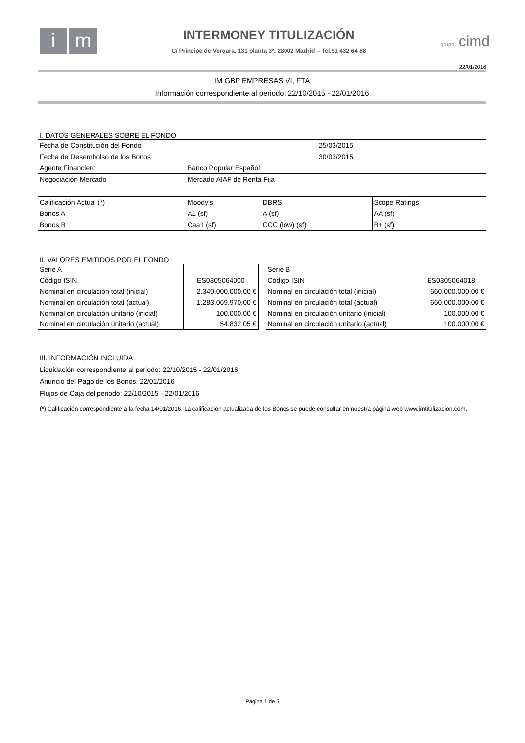i m
INTERMONEY TITULIZACIÓN
C/ Príncipe de Vergara, 131 planta 3ª, 28002 Madrid – Tel.91 432 64 88
grupo cimd
22/01/2016
IM GBP EMPRESAS VI, FTA
Información correspondiente al periodo: 22/10/2015 - 22/01/2016
I. DATOS GENERALES SOBRE EL FONDO
| Fecha de Constitución del Fondo | 25/03/2015 |
| Fecha de Desembolso de los Bonos | 30/03/2015 |
| Agente Financiero | Banco Popular Español |
| Negociación Mercado | Mercado AIAF de Renta Fija |
| Calificación Actual (*) | Moody's | DBRS | Scope Ratings |
| Bonos A | A1 (sf) | A (sf) | AA (sf) |
| Bonos B | Caa1 (sf) | CCC (low) (sf) | B+ (sf) |
II. VALORES EMITIDOS POR EL FONDO
| Serie A | |
| Código ISIN | ES0305064000 |
| Nominal en circulación total (inicial) | 2.340.000.000,00 € |
| Nominal en circulación total (actual) | 1.283.069.970,00 € |
| Nominal en circulación unitario (inicial) | 100.000,00 € |
| Nominal en circulación unitario (actual) | 54.832,05 € |
| Serie B | |
| Código ISIN | ES0305064018 |
| Nominal en circulación total (inicial) | 660.000.000,00 € |
| Nominal en circulación total (actual) | 660.000.000,00 € |
| Nominal en circulación unitario (inicial) | 100.000,00 € |
| Nominal en circulación unitario (actual) | 100.000,00 € |
III. INFORMACIÓN INCLUIDA
Liquidación correspondiente al periodo: 22/10/2015 - 22/01/2016
Anuncio del Pago de los Bonos: 22/01/2016
Flujos de Caja del periodo: 22/10/2015 - 22/01/2016
(*) Calificación correspondiente a la fecha 14/01/2016. La calificación actualizada de los Bonos se puede consultar en nuestra página web www.imtitulizacion.com.
Página 1 de 5